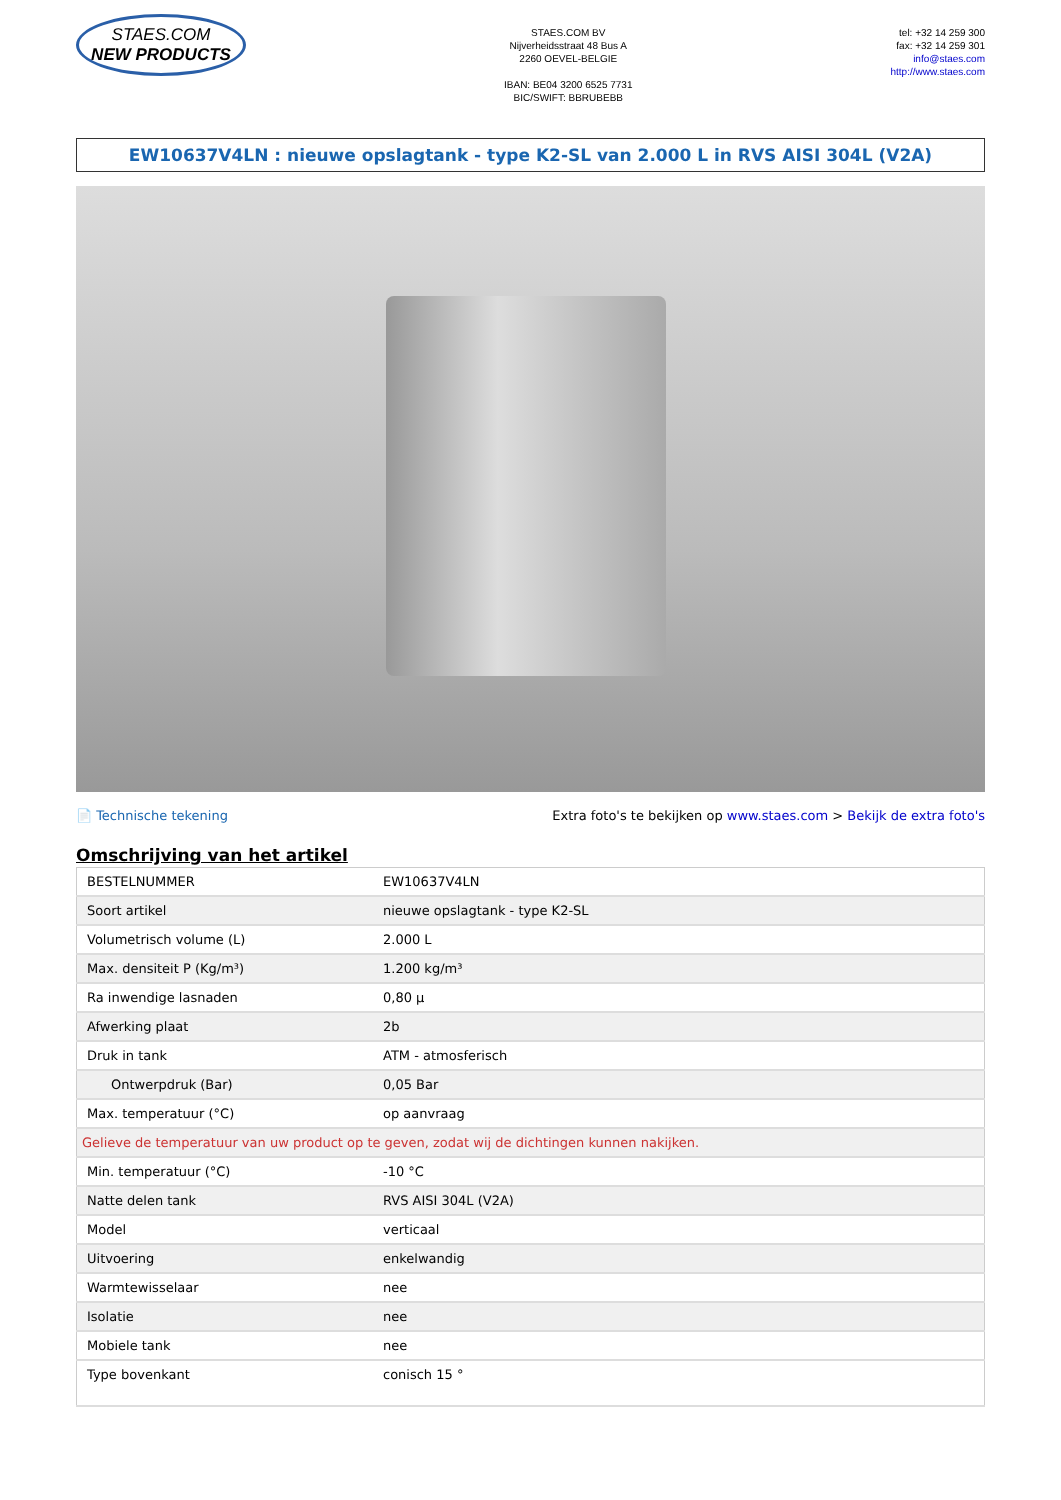STAES.COM
NEW PRODUCTS
STAES.COM BV
Nijverheidsstraat 48 Bus A
2260 OEVEL-BELGIE
IBAN: BE04 3200 6525 7731
BIC/SWIFT: BBRUBEBB
tel: +32 14 259 300
fax: +32 14 259 301
info@staes.com
http://www.staes.com
EW10637V4LN : nieuwe opslagtank - type K2-SL van 2.000 L in RVS AISI 304L (V2A)
📄 Technische tekening Extra foto's te bekijken op www.staes.com > Bekijk de extra foto's
Omschrijving van het artikel
| BESTELNUMMER | EW10637V4LN |
| Soort artikel | nieuwe opslagtank - type K2-SL |
| Volumetrisch volume (L) | 2.000 L |
| Max. densiteit P (Kg/m³) | 1.200 kg/m³ |
| Ra inwendige lasnaden | 0,80 µ |
| Afwerking plaat | 2b |
| Druk in tank | ATM - atmosferisch |
| Ontwerpdruk (Bar) | 0,05 Bar |
| Max. temperatuur (°C) | op aanvraag |
| Gelieve de temperatuur van uw product op te geven, zodat wij de dichtingen kunnen nakijken. | |
| Min. temperatuur (°C) | -10 °C |
| Natte delen tank | RVS AISI 304L (V2A) |
| Model | verticaal |
| Uitvoering | enkelwandig |
| Warmtewisselaar | nee |
| Isolatie | nee |
| Mobiele tank | nee |
| Type bovenkant | conisch 15 ° |